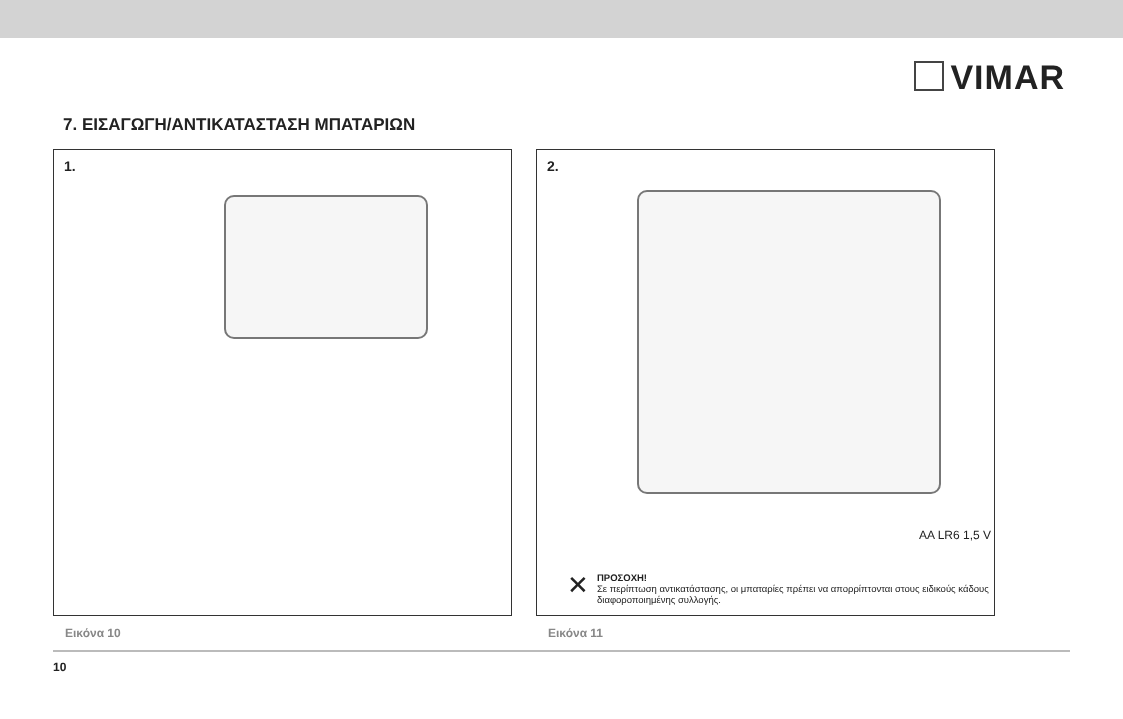VIMAR
7. ΕΙΣΑΓΩΓΗ/ΑΝΤΙΚΑΤΑΣΤΑΣΗ ΜΠΑΤΑΡΙΩΝ
1.
Εικόνα 10
2.
AA LR6 1,5 V
✕
ΠΡΟΣΟΧΗ!
Σε περίπτωση αντικατάστασης, οι μπαταρίες πρέπει να απορρίπτονται στους ειδικούς κάδους
διαφοροποιημένης συλλογής.
Εικόνα 11
10